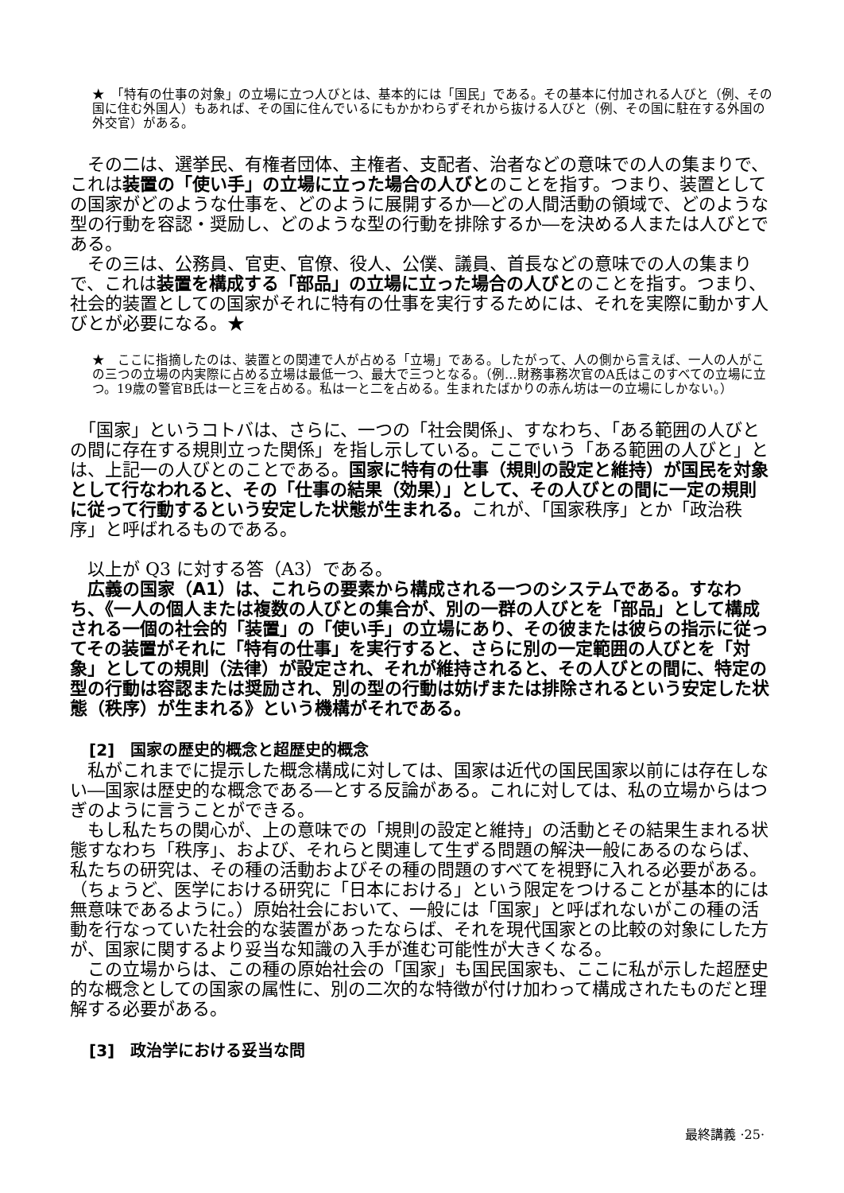★　「特有の仕事の対象」の立場に立つ人びとは、基本的には「国民」である。その基本に付加される人びと（例、その国に住む外国人）もあれば、その国に住んでいるにもかかわらずそれから抜ける人びと（例、その国に駐在する外国の外交官）がある。
　その二は、選挙民、有権者団体、主権者、支配者、治者などの意味での人の集まりで、これは装置の「使い手」の立場に立った場合の人びとのことを指す。つまり、装置としての国家がどのような仕事を、どのように展開するか―どの人間活動の領域で、どのような型の行動を容認・奨励し、どのような型の行動を排除するか―を決める人または人びとである。
　その三は、公務員、官吏、官僚、役人、公僕、議員、首長などの意味での人の集まりで、これは装置を構成する「部品」の立場に立った場合の人びとのことを指す。つまり、社会的装置としての国家がそれに特有の仕事を実行するためには、それを実際に動かす人びとが必要になる。★
★　ここに指摘したのは、装置との関連で人が占める「立場」である。したがって、人の側から言えば、一人の人がこの三つの立場の内実際に占める立場は最低一つ、最大で三つとなる。（例…財務事務次官のA氏はこのすべての立場に立つ。19歳の警官B氏は一と三を占める。私は一と二を占める。生まれたばかりの赤ん坊は一の立場にしかない。）
　「国家」というコトバは、さらに、一つの「社会関係」、すなわち、「ある範囲の人びとの間に存在する規則立った関係」を指し示している。ここでいう「ある範囲の人びと」とは、上記一の人びとのことである。国家に特有の仕事（規則の設定と維持）が国民を対象として行なわれると、その「仕事の結果（効果）」として、その人びとの間に一定の規則に従って行動するという安定した状態が生まれる。これが、「国家秩序」とか「政治秩序」と呼ばれるものである。
　以上が Q3 に対する答（A3）である。
　広義の国家（A1）は、これらの要素から構成される一つのシステムである。すなわち、《一人の個人または複数の人びとの集合が、別の一群の人びとを「部品」として構成される一個の社会的「装置」の「使い手」の立場にあり、その彼または彼らの指示に従ってその装置がそれに「特有の仕事」を実行すると、さらに別の一定範囲の人びとを「対象」としての規則（法律）が設定され、それが維持されると、その人びとの間に、特定の型の行動は容認または奨励され、別の型の行動は妨げまたは排除されるという安定した状態（秩序）が生まれる》という機構がそれである。
[2]　国家の歴史的概念と超歴史的概念
　私がこれまでに提示した概念構成に対しては、国家は近代の国民国家以前には存在しない―国家は歴史的な概念である―とする反論がある。これに対しては、私の立場からはつぎのように言うことができる。
　もし私たちの関心が、上の意味での「規則の設定と維持」の活動とその結果生まれる状態すなわち「秩序」、および、それらと関連して生ずる問題の解決一般にあるのならば、私たちの研究は、その種の活動およびその種の問題のすべてを視野に入れる必要がある。（ちょうど、医学における研究に「日本における」という限定をつけることが基本的には無意味であるように。）原始社会において、一般には「国家」と呼ばれないがこの種の活動を行なっていた社会的な装置があったならば、それを現代国家との比較の対象にした方が、国家に関するより妥当な知識の入手が進む可能性が大きくなる。
　この立場からは、この種の原始社会の「国家」も国民国家も、ここに私が示した超歴史的な概念としての国家の属性に、別の二次的な特徴が付け加わって構成されたものだと理解する必要がある。
[3]　政治学における妥当な問
最終講義 ·25·